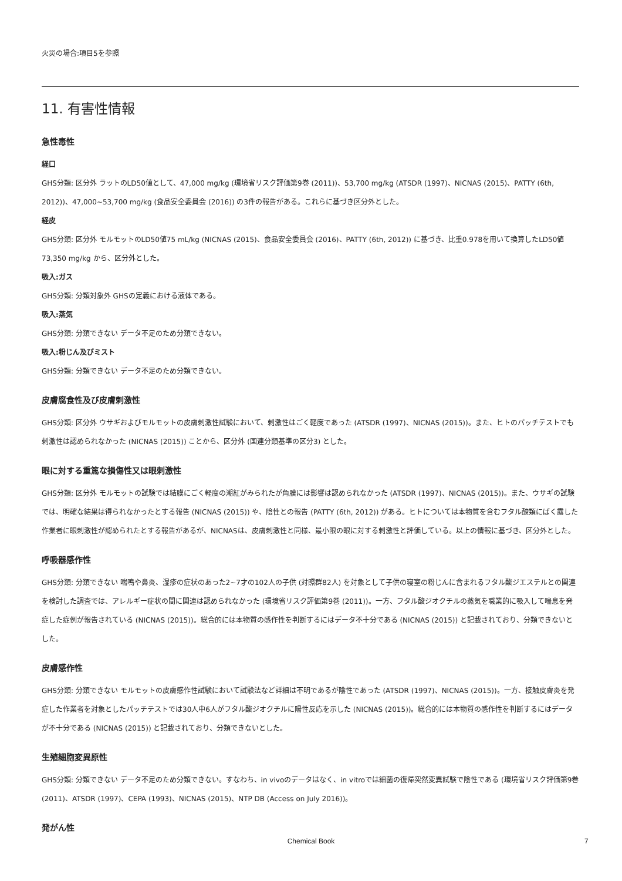火災の場合:項目5を参照
11. 有害性情報
急性毒性
経口
GHS分類: 区分外 ラットのLD50値として、47,000 mg/kg (環境省リスク評価第9巻 (2011))、53,700 mg/kg (ATSDR (1997)、NICNAS (2015)、PATTY (6th, 2012))、47,000~53,700 mg/kg (食品安全委員会 (2016)) の3件の報告がある。これらに基づき区分外とした。
経皮
GHS分類: 区分外 モルモットのLD50値75 mL/kg (NICNAS (2015)、食品安全委員会 (2016)、PATTY (6th, 2012)) に基づき、比重0.978を用いて換算したLD50値73,350 mg/kg から、区分外とした。
吸入:ガス
GHS分類: 分類対象外 GHSの定義における液体である。
吸入:蒸気
GHS分類: 分類できない データ不足のため分類できない。
吸入:粉じん及びミスト
GHS分類: 分類できない データ不足のため分類できない。
皮膚腐食性及び皮膚刺激性
GHS分類: 区分外 ウサギおよびモルモットの皮膚刺激性試験において、刺激性はごく軽度であった (ATSDR (1997)、NICNAS (2015))。また、ヒトのパッチテストでも刺激性は認められなかった (NICNAS (2015)) ことから、区分外 (国連分類基準の区分3) とした。
眼に対する重篤な損傷性又は眼刺激性
GHS分類: 区分外 モルモットの試験では結膜にごく軽度の潮紅がみられたが角膜には影響は認められなかった (ATSDR (1997)、NICNAS (2015))。また、ウサギの試験では、明確な結果は得られなかったとする報告 (NICNAS (2015)) や、陰性との報告 (PATTY (6th, 2012)) がある。ヒトについては本物質を含むフタル酸類にばく露した作業者に眼刺激性が認められたとする報告があるが、NICNASは、皮膚刺激性と同様、最小限の眼に対する刺激性と評価している。以上の情報に基づき、区分外とした。
呼吸器感作性
GHS分類: 分類できない 喘鳴や鼻炎、湿疹の症状のあった2~7才の102人の子供 (対照群82人) を対象として子供の寝室の粉じんに含まれるフタル酸ジエステルとの関連を検討した調査では、アレルギー症状の間に関連は認められなかった (環境省リスク評価第9巻 (2011))。一方、フタル酸ジオクチルの蒸気を職業的に吸入して喘息を発症した症例が報告されている (NICNAS (2015))。総合的には本物質の感作性を判断するにはデータ不十分である (NICNAS (2015)) と記載されており、分類できないとした。
皮膚感作性
GHS分類: 分類できない モルモットの皮膚感作性試験において試験法など詳細は不明であるが陰性であった (ATSDR (1997)、NICNAS (2015))。一方、接触皮膚炎を発症した作業者を対象としたパッチテストでは30人中6人がフタル酸ジオクチルに陽性反応を示した (NICNAS (2015))。総合的には本物質の感作性を判断するにはデータが不十分である (NICNAS (2015)) と記載されており、分類できないとした。
生殖細胞変異原性
GHS分類: 分類できない データ不足のため分類できない。すなわち、in vivoのデータはなく、in vitroでは細菌の復帰突然変異試験で陰性である (環境省リスク評価第9巻 (2011)、ATSDR (1997)、CEPA (1993)、NICNAS (2015)、NTP DB (Access on July 2016))。
発がん性
Chemical Book 7